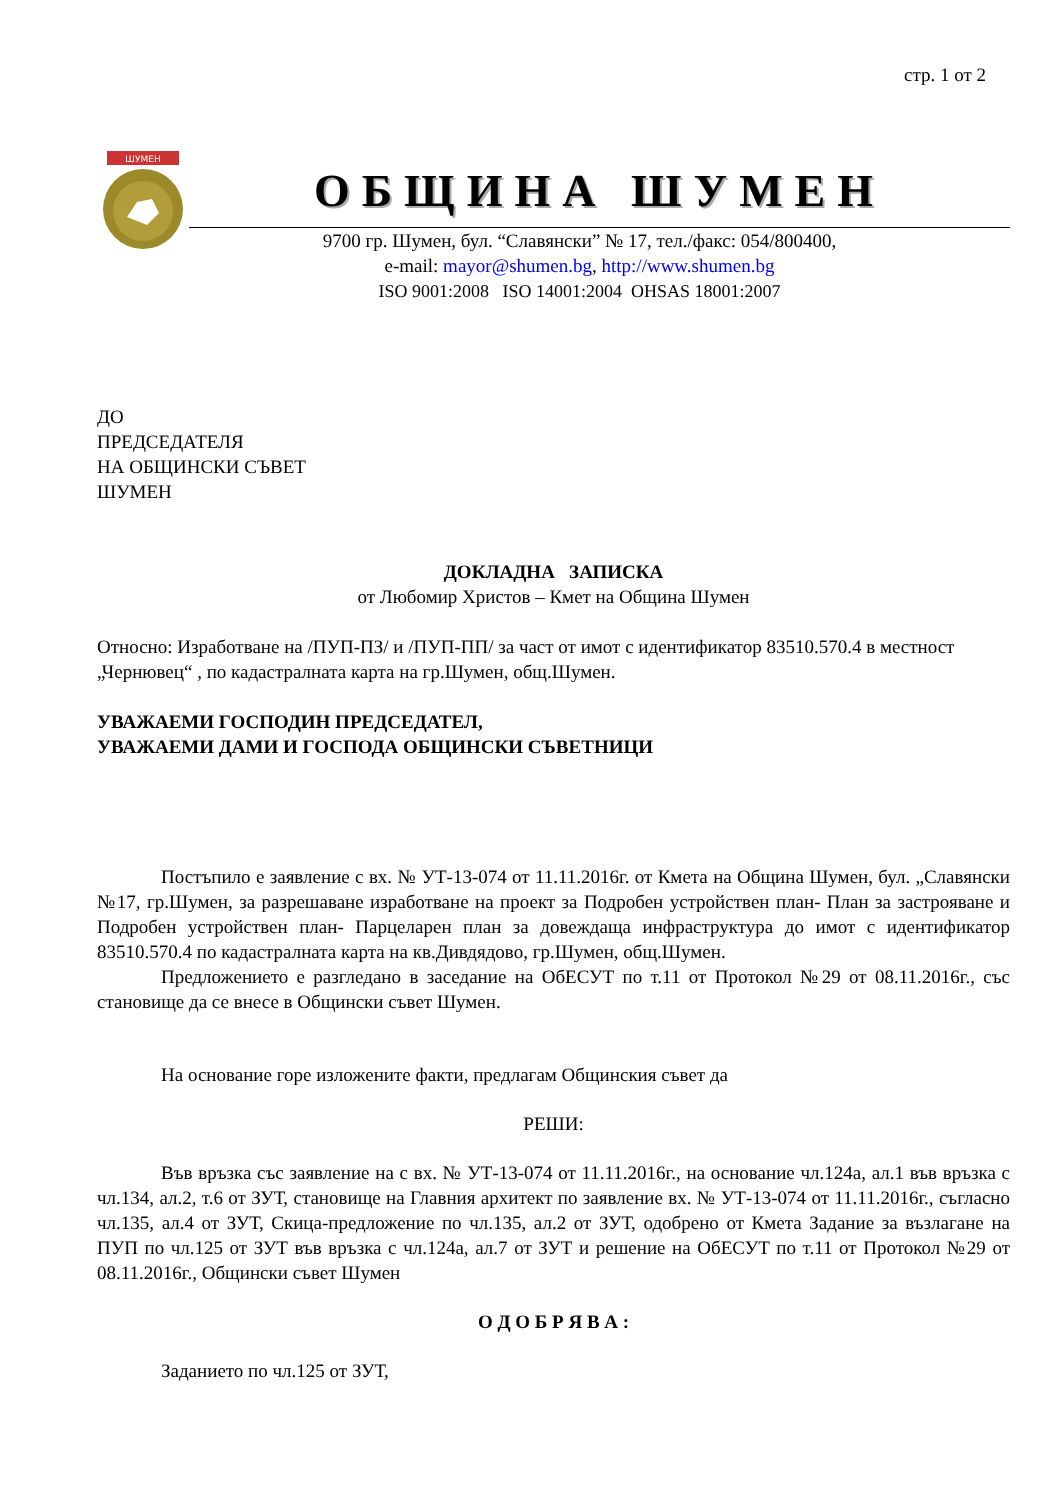стр. 1 от 2
ШУМЕН
ОБЩИНА ШУМЕН
9700 гр. Шумен, бул. “Славянски” № 17, тел./факс: 054/800400,
e-mail: mayor@shumen.bg, http://www.shumen.bg
ISO 9001:2008 ISO 14001:2004 OHSAS 18001:2007
ДО
ПРЕДСЕДАТЕЛЯ
НА ОБЩИНСКИ СЪВЕТ
ШУМЕН
ДОКЛАДНА ЗАПИСКА
от Любомир Христов – Кмет на Община Шумен
Относно: Изработване на /ПУП-ПЗ/ и /ПУП-ПП/ за част от имот с идентификатор 83510.570.4 в местност „Чернювец“ , по кадастралната карта на гр.Шумен, общ.Шумен.
УВАЖАЕМИ ГОСПОДИН ПРЕДСЕДАТЕЛ,
УВАЖАЕМИ ДАМИ И ГОСПОДА ОБЩИНСКИ СЪВЕТНИЦИ
Постъпило е заявление с вх. № УТ-13-074 от 11.11.2016г. от Кмета на Община Шумен, бул. „Славянски №17, гр.Шумен, за разрешаване изработване на проект за Подробен устройствен план- План за застрояване и Подробен устройствен план- Парцеларен план за довеждаща инфраструктура до имот с идентификатор 83510.570.4 по кадастралната карта на кв.Дивдядово, гр.Шумен, общ.Шумен.
Предложението е разгледано в заседание на ОбЕСУТ по т.11 от Протокол №29 от 08.11.2016г., със становище да се внесе в Общински съвет Шумен.
На основание горе изложените факти, предлагам Общинския съвет да
РЕШИ:
Във връзка със заявление на с вх. № УТ-13-074 от 11.11.2016г., на основание чл.124а, ал.1 във връзка с чл.134, ал.2, т.6 от ЗУТ, становище на Главния архитект по заявление вх. № УТ-13-074 от 11.11.2016г., съгласно чл.135, ал.4 от ЗУТ, Скица-предложение по чл.135, ал.2 от ЗУТ, одобрено от Кмета Задание за възлагане на ПУП по чл.125 от ЗУТ във връзка с чл.124а, ал.7 от ЗУТ и решение на ОбЕСУТ по т.11 от Протокол №29 от 08.11.2016г., Общински съвет Шумен
О Д О Б Р Я В А :
Заданието по чл.125 от ЗУТ,